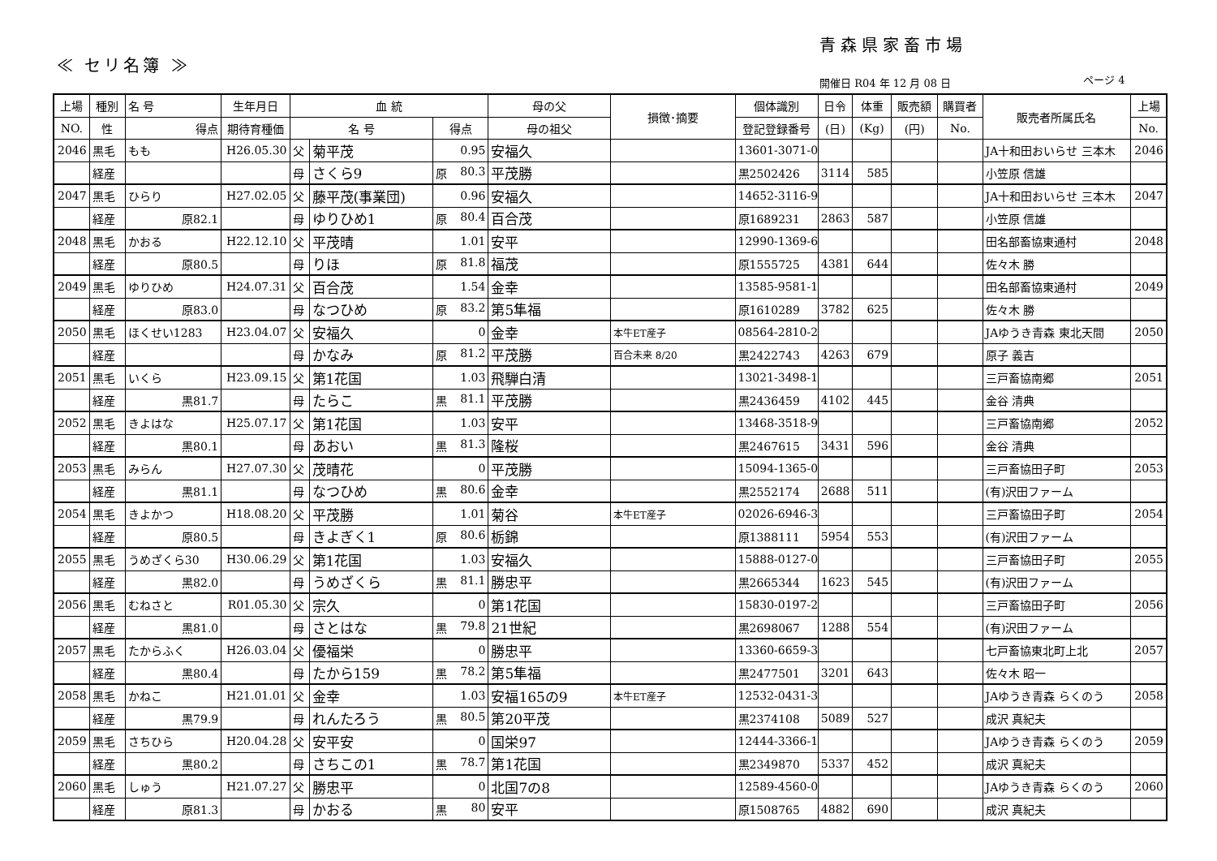青森県家畜市場
≪ セリ名簿 ≫
開催日 R04 年 12 月 08 日 ページ 4
| 上場 | 種別 | 名 号 | 生年月日 | 血 統 | | | 母の父 | 損徴･摘要 | 個体識別 | 日令 | 体重 | 販売額 | 購買者 | 販売者所属氏名 | 上場 |
| --- | --- | --- | --- | --- | --- | --- | --- | --- | --- | --- | --- | --- | --- | --- | --- |
| NO. | 性 | 得点 | 期待育種価 | 名 号 | | 得点 | 母の祖父 | | 登記登録番号 | (日) | (Kg) | (円) | No. | | No. |
| 2046 | 黒毛 | もも | H26.05.30 | 父 | 菊平茂 | 0.95 | 安福久 | | 13601-3071-0 | | | | | JA十和田おいらせ 三本木 | 2046 |
| | 経産 | | | 母 | さくら9 | 原 80.3 | 平茂勝 | | 黒2502426 | 3114 | 585 | | | 小笠原 信雄 | |
| 2047 | 黒毛 | ひらり | H27.02.05 | 父 | 藤平茂(事業団) | 0.96 | 安福久 | | 14652-3116-9 | | | | | JA十和田おいらせ 三本木 | 2047 |
| | 経産 | 原82.1 | | 母 | ゆりひめ1 | 原 80.4 | 百合茂 | | 原1689231 | 2863 | 587 | | | 小笠原 信雄 | |
| 2048 | 黒毛 | かおる | H22.12.10 | 父 | 平茂晴 | 1.01 | 安平 | | 12990-1369-6 | | | | | 田名部畜協東通村 | 2048 |
| | 経産 | 原80.5 | | 母 | りほ | 原 81.8 | 福茂 | | 原1555725 | 4381 | 644 | | | 佐々木 勝 | |
| 2049 | 黒毛 | ゆりひめ | H24.07.31 | 父 | 百合茂 | 1.54 | 金幸 | | 13585-9581-1 | | | | | 田名部畜協東通村 | 2049 |
| | 経産 | 原83.0 | | 母 | なつひめ | 原 83.2 | 第5隼福 | | 原1610289 | 3782 | 625 | | | 佐々木 勝 | |
| 2050 | 黒毛 | ほくせい1283 | H23.04.07 | 父 | 安福久 | 0 | 金幸 | 本牛ET産子 | 08564-2810-2 | | | | | JAゆうき青森 東北天間 | 2050 |
| | 経産 | | | 母 | かなみ | 原 81.2 | 平茂勝 | 百合未来 8/20 | 黒2422743 | 4263 | 679 | | | 原子 義吉 | |
| 2051 | 黒毛 | いくら | H23.09.15 | 父 | 第1花国 | 1.03 | 飛騨白清 | | 13021-3498-1 | | | | | 三戸畜協南郷 | 2051 |
| | 経産 | 黒81.7 | | 母 | たらこ | 黒 81.1 | 平茂勝 | | 黒2436459 | 4102 | 445 | | | 金谷 清典 | |
| 2052 | 黒毛 | きよはな | H25.07.17 | 父 | 第1花国 | 1.03 | 安平 | | 13468-3518-9 | | | | | 三戸畜協南郷 | 2052 |
| | 経産 | 黒80.1 | | 母 | あおい | 黒 81.3 | 隆桜 | | 黒2467615 | 3431 | 596 | | | 金谷 清典 | |
| 2053 | 黒毛 | みらん | H27.07.30 | 父 | 茂晴花 | 0 | 平茂勝 | | 15094-1365-0 | | | | | 三戸畜協田子町 | 2053 |
| | 経産 | 黒81.1 | | 母 | なつひめ | 黒 80.6 | 金幸 | | 黒2552174 | 2688 | 511 | | | (有)沢田ファーム | |
| 2054 | 黒毛 | きよかつ | H18.08.20 | 父 | 平茂勝 | 1.01 | 菊谷 | 本牛ET産子 | 02026-6946-3 | | | | | 三戸畜協田子町 | 2054 |
| | 経産 | 原80.5 | | 母 | きよぎく1 | 原 80.6 | 栃錦 | | 原1388111 | 5954 | 553 | | | (有)沢田ファーム | |
| 2055 | 黒毛 | うめざくら30 | H30.06.29 | 父 | 第1花国 | 1.03 | 安福久 | | 15888-0127-0 | | | | | 三戸畜協田子町 | 2055 |
| | 経産 | 黒82.0 | | 母 | うめざくら | 黒 81.1 | 勝忠平 | | 黒2665344 | 1623 | 545 | | | (有)沢田ファーム | |
| 2056 | 黒毛 | むねさと | R01.05.30 | 父 | 宗久 | 0 | 第1花国 | | 15830-0197-2 | | | | | 三戸畜協田子町 | 2056 |
| | 経産 | 黒81.0 | | 母 | さとはな | 黒 79.8 | 21世紀 | | 黒2698067 | 1288 | 554 | | | (有)沢田ファーム | |
| 2057 | 黒毛 | たからふく | H26.03.04 | 父 | 優福栄 | 0 | 勝忠平 | | 13360-6659-3 | | | | | 七戸畜協東北町上北 | 2057 |
| | 経産 | 黒80.4 | | 母 | たから159 | 黒 78.2 | 第5隼福 | | 黒2477501 | 3201 | 643 | | | 佐々木 昭一 | |
| 2058 | 黒毛 | かねこ | H21.01.01 | 父 | 金幸 | 1.03 | 安福165の9 | 本牛ET産子 | 12532-0431-3 | | | | | JAゆうき青森 らくのう | 2058 |
| | 経産 | 黒79.9 | | 母 | れんたろう | 黒 80.5 | 第20平茂 | | 黒2374108 | 5089 | 527 | | | 成沢 真紀夫 | |
| 2059 | 黒毛 | さちひら | H20.04.28 | 父 | 安平安 | 0 | 国栄97 | | 12444-3366-1 | | | | | JAゆうき青森 らくのう | 2059 |
| | 経産 | 黒80.2 | | 母 | さちこの1 | 黒 78.7 | 第1花国 | | 黒2349870 | 5337 | 452 | | | 成沢 真紀夫 | |
| 2060 | 黒毛 | しゅう | H21.07.27 | 父 | 勝忠平 | 0 | 北国7の8 | | 12589-4560-0 | | | | | JAゆうき青森 らくのう | 2060 |
| | 経産 | 原81.3 | | 母 | かおる | 黒 80 | 安平 | | 原1508765 | 4882 | 690 | | | 成沢 真紀夫 | |